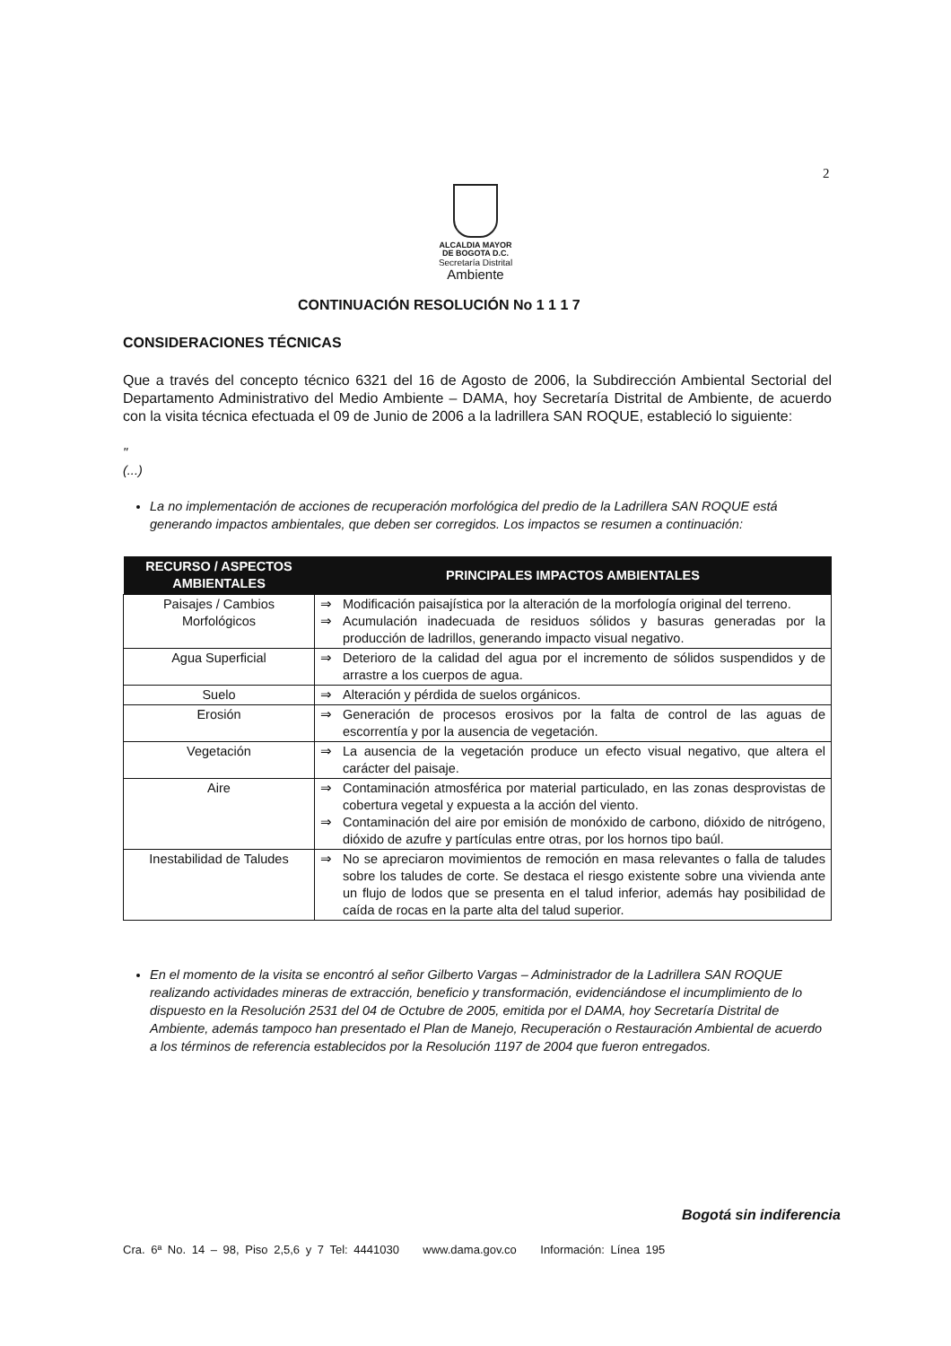2
ALCALDIA MAYOR
DE BOGOTA D.C.
Secretaría Distrital
Ambiente
CONTINUACIÓN RESOLUCIÓN No 1 1 1 7
CONSIDERACIONES TÉCNICAS
Que a través del concepto técnico 6321 del 16 de Agosto de 2006, la Subdirección Ambiental Sectorial del Departamento Administrativo del Medio Ambiente – DAMA, hoy Secretaría Distrital de Ambiente, de acuerdo con la visita técnica efectuada el 09 de Junio de 2006 a la ladrillera SAN ROQUE, estableció lo siguiente:
"
(...)
La no implementación de acciones de recuperación morfológica del predio de la Ladrillera SAN ROQUE está generando impactos ambientales, que deben ser corregidos. Los impactos se resumen a continuación:
| RECURSO / ASPECTOS AMBIENTALES | PRINCIPALES IMPACTOS AMBIENTALES |
| --- | --- |
| Paisajes / Cambios Morfológicos | ⇒ Modificación paisajística por la alteración de la morfología original del terreno. ⇒ Acumulación inadecuada de residuos sólidos y basuras generadas por la producción de ladrillos, generando impacto visual negativo. |
| Agua Superficial | ⇒ Deterioro de la calidad del agua por el incremento de sólidos suspendidos y de arrastre a los cuerpos de agua. |
| Suelo | ⇒ Alteración y pérdida de suelos orgánicos. |
| Erosión | ⇒ Generación de procesos erosivos por la falta de control de las aguas de escorrentía y por la ausencia de vegetación. |
| Vegetación | ⇒ La ausencia de la vegetación produce un efecto visual negativo, que altera el carácter del paisaje. |
| Aire | ⇒ Contaminación atmosférica por material particulado, en las zonas desprovistas de cobertura vegetal y expuesta a la acción del viento. ⇒ Contaminación del aire por emisión de monóxido de carbono, dióxido de nitrógeno, dióxido de azufre y partículas entre otras, por los hornos tipo baúl. |
| Inestabilidad de Taludes | ⇒ No se apreciaron movimientos de remoción en masa relevantes o falla de taludes sobre los taludes de corte. Se destaca el riesgo existente sobre una vivienda ante un flujo de lodos que se presenta en el talud inferior, además hay posibilidad de caída de rocas en la parte alta del talud superior. |
En el momento de la visita se encontró al señor Gilberto Vargas – Administrador de la Ladrillera SAN ROQUE realizando actividades mineras de extracción, beneficio y transformación, evidenciándose el incumplimiento de lo dispuesto en la Resolución 2531 del 04 de Octubre de 2005, emitida por el DAMA, hoy Secretaría Distrital de Ambiente, además tampoco han presentado el Plan de Manejo, Recuperación o Restauración Ambiental de acuerdo a los términos de referencia establecidos por la Resolución 1197 de 2004 que fueron entregados.
Bogotá sin indiferencia
Cra. 6ª No. 14 – 98, Piso 2,5,6 y 7 Tel: 4441030 www.dama.gov.co Información: Línea 195